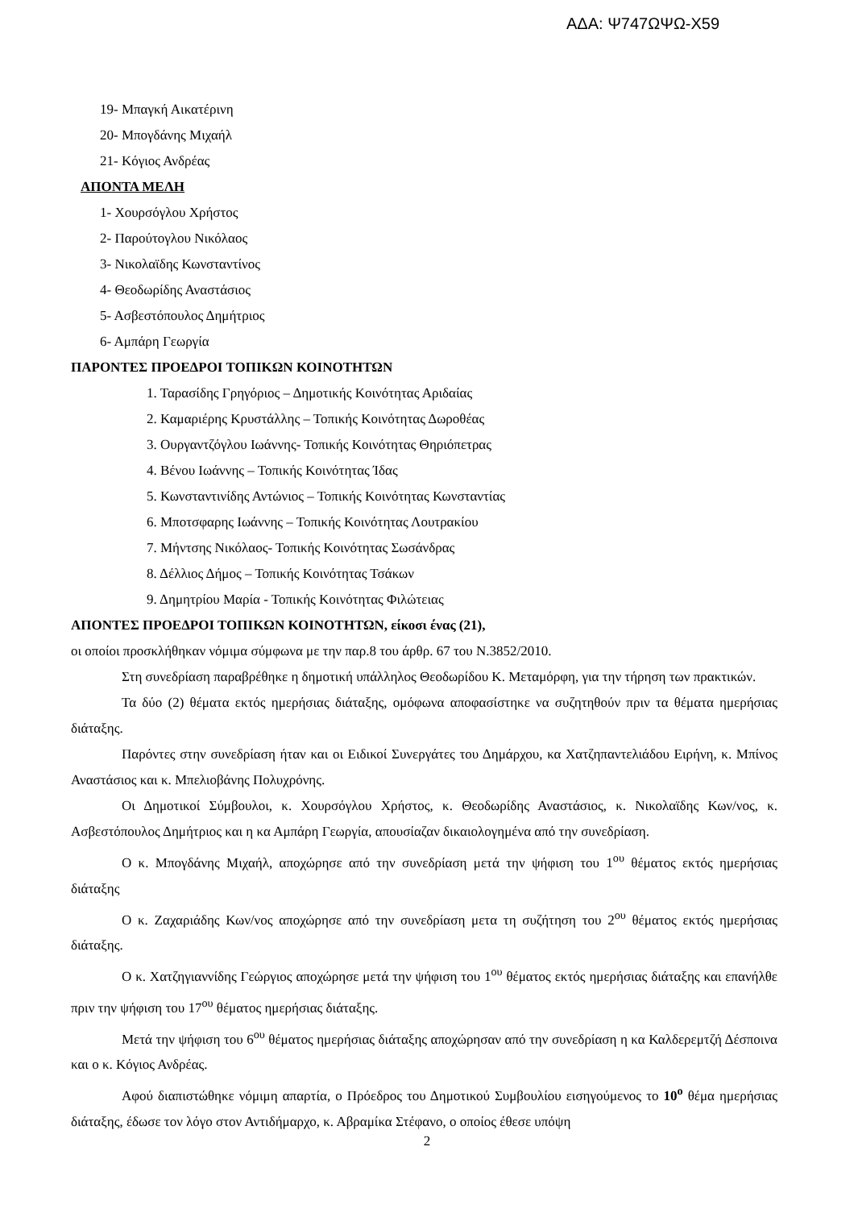ΑΔΑ: Ψ747ΩΨΩ-Χ59
19- Μπαγκή Αικατέρινη
20- Μπογδάνης Μιχαήλ
21- Κόγιος Ανδρέας
ΑΠΟΝΤΑ ΜΕΛΗ
1- Χουρσόγλου Χρήστος
2- Παρούτογλου Νικόλαος
3- Νικολαϊδης Κωνσταντίνος
4- Θεοδωρίδης Αναστάσιος
5- Ασβεστόπουλος Δημήτριος
6- Αμπάρη Γεωργία
ΠΑΡΟΝΤΕΣ ΠΡΟΕΔΡΟΙ ΤΟΠΙΚΩΝ ΚΟΙΝΟΤΗΤΩΝ
1. Ταρασίδης Γρηγόριος – Δημοτικής Κοινότητας Αριδαίας
2. Καμαριέρης Κρυστάλλης – Τοπικής Κοινότητας Δωροθέας
3. Ουργαντζόγλου Ιωάννης- Τοπικής Κοινότητας Θηριόπετρας
4. Βένου Ιωάννης – Τοπικής Κοινότητας Ίδας
5. Κωνσταντινίδης Αντώνιος – Τοπικής Κοινότητας Κωνσταντίας
6. Μποτσφαρης Ιωάννης – Τοπικής Κοινότητας Λουτρακίου
7. Μήντσης Νικόλαος- Τοπικής Κοινότητας Σωσάνδρας
8. Δέλλιος Δήμος – Τοπικής Κοινότητας Τσάκων
9. Δημητρίου Μαρία - Τοπικής Κοινότητας Φιλώτειας
ΑΠΟΝΤΕΣ ΠΡΟΕΔΡΟΙ ΤΟΠΙΚΩΝ ΚΟΙΝΟΤΗΤΩΝ, είκοσι ένας (21),
οι οποίοι προσκλήθηκαν νόμιμα σύμφωνα με την παρ.8 του άρθρ. 67 του Ν.3852/2010.
Στη συνεδρίαση παραβρέθηκε η δημοτική υπάλληλος Θεοδωρίδου Κ. Μεταμόρφη, για την τήρηση των πρακτικών.
Τα δύο (2) θέματα εκτός ημερήσιας διάταξης, ομόφωνα αποφασίστηκε να συζητηθούν πριν τα θέματα ημερήσιας διάταξης.
Παρόντες στην συνεδρίαση ήταν και οι Ειδικοί Συνεργάτες του Δημάρχου, κα Χατζηπαντελιάδου Ειρήνη, κ. Μπίνος Αναστάσιος και κ. Μπελιοβάνης Πολυχρόνης.
Οι Δημοτικοί Σύμβουλοι, κ. Χουρσόγλου Χρήστος, κ. Θεοδωρίδης Αναστάσιος, κ. Νικολαϊδης Κων/νος, κ. Ασβεστόπουλος Δημήτριος και η κα Αμπάρη Γεωργία, απουσίαζαν δικαιολογημένα από την συνεδρίαση.
Ο κ. Μπογδάνης Μιχαήλ, αποχώρησε από την συνεδρίαση μετά την ψήφιση του 1<sup>ου</sup> θέματος εκτός ημερήσιας διάταξης
Ο κ. Ζαχαριάδης Κων/νος αποχώρησε από την συνεδρίαση μετα τη συζήτηση του 2<sup>ου</sup> θέματος εκτός ημερήσιας διάταξης.
Ο κ. Χατζηγιαννίδης Γεώργιος αποχώρησε μετά την ψήφιση του 1<sup>ου</sup> θέματος εκτός ημερήσιας διάταξης και επανήλθε πριν την ψήφιση του 17<sup>ου</sup> θέματος ημερήσιας διάταξης.
Μετά την ψήφιση του 6<sup>ου</sup> θέματος ημερήσιας διάταξης αποχώρησαν από την συνεδρίαση η κα Καλδερεμτζή Δέσποινα και ο κ. Κόγιος Ανδρέας.
Αφού διαπιστώθηκε νόμιμη απαρτία, ο Πρόεδρος του Δημοτικού Συμβουλίου εισηγούμενος το 10<sup>ο</sup> θέμα ημερήσιας διάταξης, έδωσε τον λόγο στον Αντιδήμαρχο, κ. Αβραμίκα Στέφανο, ο οποίος έθεσε υπόψη
2